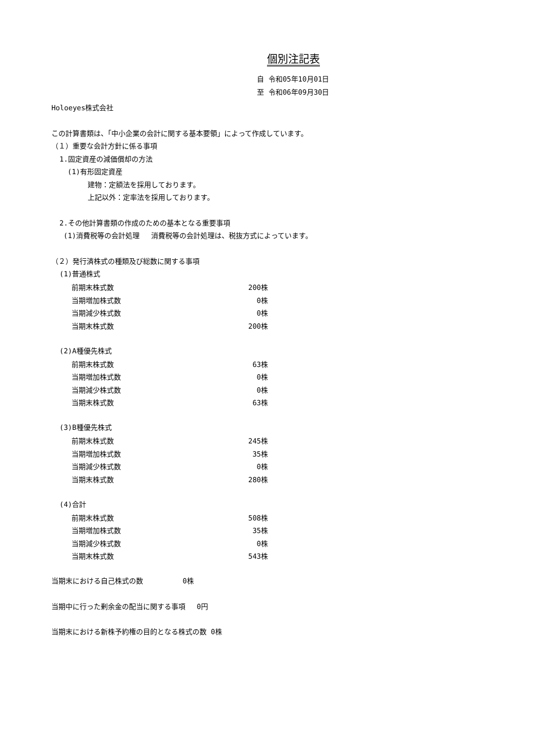個別注記表
自 令和05年10月01日
至 令和06年09月30日
Holoeyes株式会社
この計算書類は、「中小企業の会計に関する基本要領」によって作成しています。
（１）重要な会計方針に係る事項
1.固定資産の減価償却の方法
(1)有形固定資産
建物：定額法を採用しております。
上記以外：定率法を採用しております。
2.その他計算書類の作成のための基本となる重要事項
(1)消費税等の会計処理　 消費税等の会計処理は、税抜方式によっています。
（２）発行済株式の種類及び総数に関する事項
(1)普通株式
| 前期末株式数 | 200株 |
| 当期増加株式数 | 0株 |
| 当期減少株式数 | 0株 |
| 当期末株式数 | 200株 |
(2)A種優先株式
| 前期末株式数 | 63株 |
| 当期増加株式数 | 0株 |
| 当期減少株式数 | 0株 |
| 当期末株式数 | 63株 |
(3)B種優先株式
| 前期末株式数 | 245株 |
| 当期増加株式数 | 35株 |
| 当期減少株式数 | 0株 |
| 当期末株式数 | 280株 |
(4)合計
| 前期末株式数 | 508株 |
| 当期増加株式数 | 35株 |
| 当期減少株式数 | 0株 |
| 当期末株式数 | 543株 |
当期末における自己株式の数　　　　　 0株
当期中に行った剰余金の配当に関する事項　 0円
当期末における新株予約権の目的となる株式の数 0株